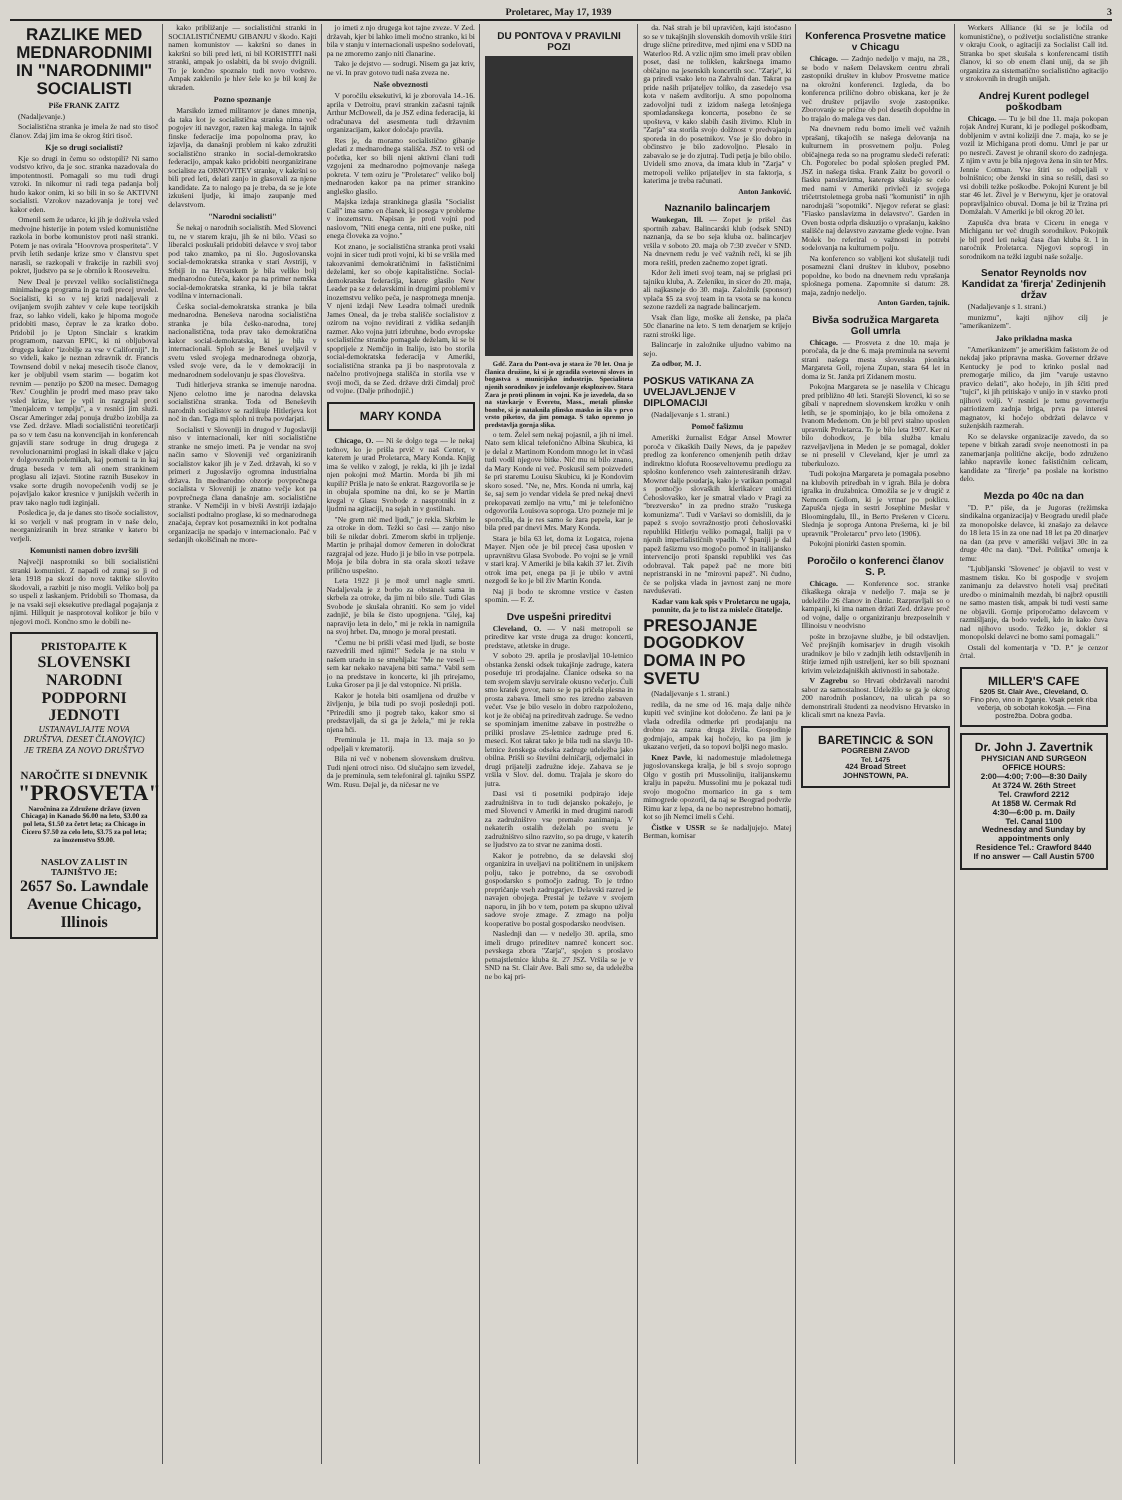Proletarec, May 17, 1939 3
RAZLIKE MED MEDNARODNIMI IN "NARODNIMI" SOCIALISTI
Piše FRANK ZAITZ
(Nadaljevanje.)
Socialistična stranka je imela že nad sto tisoč članov. Zdaj jim ima še okrog štiri tisoč.
Kje so drugi socialisti?
Kje so drugi in čemu so odstopili? Ni samo vodstvo krivo, da je soc. stranka nazadovala do impotentnosti. Pomagali so mu tudi drugi vzroki. In nikomur ni radi tega padanja bolj hudo kakor onim, ki so bili in so še AKTIVNI socialisti. Vzrokov nazadovanja je torej več kakor eden.
Omenil sem že udarce, ki jih je doživela vsled medvojne histerije in potem vsled komunistične razkola in borbe komunistov proti naši stranki. Potem je nas ovirala "Hoovrova prosperiteta". V prvih letih sedanje krize smo v članstvu spet narasli, se razkopali v frakcije in razbili svoj pokret, ljudstvo pa se je obrnilo k Rooseveltu.
New Deal je prevzel veliko socialističnega minimalnega programa in ga tudi precej uvedel. Socialisti, ki so v tej krizi nadaljevali z ovijanjem svojih zahtev v cele kupe teorijskih fraz, so lahko videli, kako je hipoma mogoče pridobiti maso, čeprav le za kratko dobo. Pridobil jo je Upton Sinclair s kratkim programom, nazvan EPIC, ki ni obljuboval drugega kakor "izobilje za vse v Californiji". In so videli, kako je neznan zdravnik dr. Francis Townsend dobil v nekaj mesecih tisoče članov, ker je obljubil vsem starim — bogatim kot revnim — penzijo po $200 na mesec. Demagog 'Rev.' Coughlin je prodrl med maso prav tako vsled krize, ker je vpil in razgrajal proti "menjalcem v templju", a v resnici jim služi. Oscar Ameringer zdaj ponuja družbo izobilja za vse Zed. države. Mladi socialistični teoretičarji pa so v tem času na konvencijah in konferencah gnjavili stare sodruge in drug drugega z revolucionarnimi proglasi in iskali dlake v jajcu v dolgoveznih polemikah, kaj pomeni ta in kaj druga beseda v tem ali onem strankinem proglasu ali izjavi. Stotine raznih Busekov in vsake sorte drugih novopečenih vodij se je pojavljalo kakor kresnice v junijskih večerih in prav tako naglo tudi izginjali.
Posledica je, da je danes sto tisoče socialistov, ki so verjeli v naš program in v naše delo, neorganiziranih in brez stranke v katero bi verjeli.
Komunisti namen dobro izvršili
Največji nasprotniki so bili socialistični stranki komunisti. Z napadi od zunaj so ji od leta 1918 pa skozi do nove taktike silovito škodovali, a razbiti je niso mogli. Veliko bolj pa so uspeli z laskanjem. Pridobili so Thomasa, da je na vsaki seji eksekutive predlagal pogajanja z njimi. Hillquit je nasprotoval kolikor je bilo v njegovi moči. Končno smo le dobili ne-
PRISTOPAJTE K
SLOVENSKI NARODNI PODPORNI JEDNOTI
USTANAVLJAJTE NOVA DRUŠTVA. DESET ČLANOV(IC) JE TREBA ZA NOVO DRUŠTVO
NAROČITE SI DNEVNIK
"PROSVETA"
Naročnina za Združene države (izven Chicaga) in Kanado $6.00 na leto, $3.00 za pol leta, $1.50 za četrt leta; za Chicago in Cicero $7.50 za celo leto, $3.75 za pol leta; za inozemstvo $9.00.
NASLOV ZA LIST IN TAJNIŠTVO JE:
2657 So. Lawndale Avenue Chicago, Illinois
kako približanje — socialistični stranki in SOCIALISTIČNEMU GIBANJU v škodo. Kajti namen komunistov — kakršni so danes in kakršni so bili pred leti, ni bil KORISTITI naši stranki, ampak jo oslabiti, da bi svojo dvignili. To je končno spoznalo tudi novo vodstvo. Ampak zaklenilo je hlev šele ko je bil konj že ukraden.
Pozno spoznanje
Marsikdo izmed militantov je danes mnenja, da taka kot je socialistična stranka nima več pogojev iti navzgor, razen kaj malega. In tajnik finske federacije ima popolnoma prav, ko izjavlja, da današnji problem ni kako združiti socialistično stranko in social-demokratsko federacijo, ampak kako pridobiti neorganizirane socialiste za OBNOVITEV stranke, v kakršni so bili pred leti, delati zanjo in glasovali za njene kandidate. Za to nalogo pa je treba, da se je lote izkušeni ljudje, ki imajo zaupanje med delavstvom.
"Narodni socialisti"
Še nekaj o narodnih socialistih. Med Slovenci tu, ne v starem kraju, jih še ni bilo. Včasi so liberalci poskušali pridobiti delavce v svoj tabor pod tako znamko, pa ni šlo. Jugoslovanska social-demokratska stranka v stari Avstriji, v Srbiji in na Hrvatskem je bila veliko bolj mednarodno čuteča, kakor pa na primer nemška social-demokratska stranka, ki je bila takrat vodilna v internacionali.
Češka social-demokratska stranka je bila mednarodna. Beneševa narodna socialistična stranka je bila češko-narodna, torej nacionalistična, toda prav tako demokratična kakor social-demokratska, ki je bila v internacionali. Sploh se je Beneš uveljavil v svetu vsled svojega mednarodnega obzorja, vsled svoje vere, da le v demokraciji in mednarodnem sodelovanju je spas človeštva.
Tudi hitlerjeva stranka se imenuje narodna. Njeno celotno ime je narodna delavska socialistična stranka. Toda od Beneševih narodnih socialistov se razlikuje Hitlerjeva kot noč in dan. Tega mi sploh ni treba povdarjati.
Socialisti v Sloveniji in drugod v Jugoslaviji niso v internacionali, ker niti socialistične stranke ne smejo imeti. Pa je vendar na svoj način samo v Sloveniji več organiziranih socialistov kakor jih je v Zed. državah, ki so v primeri z Jugoslavijo ogromna industrialna država. In mednarodno obzorje povprečnega socialista v Sloveniji je znatno večje kot pa povprečnega člana današnje am. socialistične stranke. V Nemčiji in v bivši Avstriji izdajajo socialisti podtalno proglase, ki so mednarodnega značaja, čeprav kot posamezniki in kot podtalna organizacija ne spadajo v internacionalo. Pač v sedanjih okolščinah ne more-
jo imeti z njo drugega kot tajne zveze. V Zed. državah, kjer bi lahko imeli močno stranko, ki bi bila v stanju v internacionali uspešno sodelovati, pa ne zmoremo zanjo niti članarine.
Tako je dejstvo — sodrugi. Nisem ga jaz kriv, ne vi. In prav gotovo tudi naša zveza ne.
Naše obveznosti
V poročilu eksekutivi, ki je zborovala 14.-16. aprila v Detroitu, pravi strankin začasni tajnik Arthur McDowell, da je JSZ edina federacija, ki odračunava del asesmenta tudi državnim organizacijam, kakor določajo pravila.
Res je, da moramo socialistično gibanje gledati z mednarodnega stališča. JSZ to vrši od početka, ker so bili njeni aktivni člani tudi vzgojeni za mednarodno pojmovanje našega pokreta. V tem oziru je "Proletarec" veliko bolj mednaroden kakor pa na primer strankino angleško glasilo.
Majska izdaja strankinega glasila "Socialist Call" ima samo en članek, ki posega v probleme v inozemstvu. Napisan je proti vojni pod naslovom, "Niti enega centa, niti ene puške, niti enega človeka za vojno."
Kot znano, je socialistična stranka proti vsaki vojni in sicer tudi proti vojni, ki bi se vršila med takozvanimi demokratičnimi in fašističnimi deželami, ker so oboje kapitalistične. Social-demokratska federacija, katere glasilo New Leader pa se z delavskimi in drugimi problemi v inozemstvu veliko peča, je nasprotnega mnenja. V njeni izdaji New Leadra tolmači urednik James Oneal, da je treba stališče socialistov z ozirom na vojno revidirati z vidika sedanjih razmer. Ako vojna jutri izbruhne, bodo evropske socialistične stranke pomagale deželam, ki se bi spoprijele z Nemčijo in Italijo, isto bo storila social-demokratska federacija v Ameriki, socialistična stranka pa ji bo nasprotovala z načelno protivojnega stališča in storila vse v svoji moči, da se Zed. države drži čimdalj proč od vojne. (Dalje prihodnjič.)
MARY KONDA
Chicago, O. — Ni še dolgo tega — le nekaj tednov, ko je prišla prvič v naš Center, v katerem je urad Proletarca, Mary Konda. Knjig ima še veliko v zalogi, je rekla, ki jih je izdal njen pokojni mož Martin. Morda bi jih mi kupili? Prišla je nato še enkrat. Razgovorila se je in obujala spomine na dni, ko se je Martin kregal v Glasu Svobode z nasprotniki in z ljudmi na agitaciji, na sejah in v gostilnah.
"Ne grem nič med ljudi," je rekla. Skrbim le za otroke in dom. Težki so časi — zanjo niso bili še nikdar dobri. Zmerom skrbi in trpljenje. Martin je prihajal domov čemeren in določkrat razgrajal od jeze. Hudo ji je bilo in vse potrpela. Moja je bila dobra in sta orala skozi težave prilično uspešno.
Leta 1922 ji je mož umrl nagle smrti. Nadaljevala je z borbo za obstanek sama in skrbela za otroke, da jim ni bilo sile. Tudi Glas Svobode je skušala ohraniti. Ko sem jo videl zadnjič, je bila še čisto upognjena. "Glej, kaj napravijo leta in delo," mi je rekla in namignila na svoj hrbet. Da, mnogo je moral prestati.
"Čemu ne bi prišli včasi med ljudi, se boste razvedrili med njimi!" Sedela je na stolu v našem uradu in se smehljala: "Me ne veseli — sem kar nekako navajena biti sama." Vabil sem jo na predstave in koncerte, ki jih prirejamo, Luka Groser pa ji je dal vstopnice. Ni prišla.
Kakor je hotela biti osamljena od družbe v življenju, je bila tudi po svoji poslednji poti. "Priredili smo ji pogreb tako, kakor smo si predstavljali, da si ga je želela," mi je rekla njena hči.
Preminula je 11. maja in 13. maja so jo odpeljali v krematorij.
Bila ni več v nobenem slovenskem društvu. Tudi njeni otroci niso. Od slučajno sem izvedel, da je preminula, sem telefoniral gl. tajniku SSPZ Wm. Rusu. Dejal je, da ničesar ne ve
DU PONTOVA V PRAVILNI POZI
Gdč. Zara du Pont-ova je stara že 70 let. Ona je članica družine, ki si je zgradila svetovni sloves in bogastva s municijsko industrijo. Specialiteta njenih sorodnikov je izdelovanje eksplozivov. Stara Zara je proti plinom in vojni. Ko je izvedela, da so na stavkarje v Everetu, Mass., metali plinske bombe, si je nataknila plinsko masko in šla v prvo vrsto piketov, da jim pomaga. S tako opremo jo predstavlja gornja slika.
o tem. Želel sem nekaj pojasnil, a jih ni imel. Nato sem klical telefonično Albina Skubica, ki je delal z Martinom Kondom mnogo let in včasi tudi vodil njegove bitke. Nič mu ni bilo znano, da Mary Konde ni več. Poskusil sem poizvedeti še pri staremu Louisu Skubicu, ki je Kondovim skoro sosed. "Ne, ne, Mrs. Konda ni umrla, kaj še, saj sem jo vendar videla še pred nekaj dnevi prekopavati zemljo na vrtu," mi je telefonično odgovorila Louisova soproga. Uro pozneje mi je sporočila, da je res samo še žara pepela, kar je bila pred par dnevi Mrs. Mary Konda.
Stara je bila 63 let, doma iz Logatca, rojena Mayer. Njen oče je bil precej časa uposlen v upravništvu Glasa Svobode. Po vojni se je vrnil v stari kraj. V Ameriki je bila kakih 37 let. Živih otrok ima pet, enega pa ji je ubilo v avtni nezgodi še ko je bil živ Martin Konda.
Naj ji bodo te skromne vrstice v časten spomin. — F. Z.
Dve uspešni prireditvi
Cleveland, O. — V naši metropoli se prireditve kar vrste druga za drugo: koncerti, predstave, atletske in druge.
V soboto 29. aprila je proslavljal 10-letnico obstanka ženski odsek tukajšnje zadruge, katera poseduje tri prodajalne. Članice odseka so na tem svojem slavju servirale okusno večerjo. Čuli smo kratek govor, nato se je pa pričela plesna in prosta zabava. Imeli smo res izredno zabaven večer. Vse je bilo veselo in dobro razpoloženo, kot je že običaj na prireditvah zadruge. Še vedno se spominjam imenitne zabave in postrežbe o priliki proslave 25-letnice zadruge pred 6. meseci. Kot takrat tako je bila tudi na slavju 10-letnice ženskega odseka zadruge udeležba jako obilna. Prišli so številni delničarji, odjemalci in drugi prijatelji zadružne ideje. Zabava se je vršila v Slov. del. domu. Trajala je skoro do jutra.
Dasi vsi ti posetniki podpirajo ideje zadružništva in to tudi dejansko pokažejo, je med Slovenci v Ameriki in med drugimi narodi za zadružništvo vse premalo zanimanja. V nekaterih ostalih deželah po svetu je zadružništvo silno razvito, so pa druge, v katerih se ljudstvo za to stvar ne zanima dosti.
Kakor je potrebno, da se delavski sloj organizira in uveljavi na političnem in unijskem polju, tako je potrebno, da se osvobodi gospodarsko s pomočjo zadrug. To je trdno prepričanje vseh zadrugarjev. Delavski razred je navajen obojega. Prestal je težave v svojem naporu, in jih bo v tem, potem pa skupno užival sadove svoje zmage. Z zmago na polju kooperative bo postal gospodarsko neodvisen.
Naslednji dan — v nedeljo 30. aprila, smo imeli drugo prireditev namreč koncert soc. pevskega zbora "Zarja", spojen s proslavo petnajstletnice kluba št. 27 JSZ. Vršila se je v SND na St. Clair Ave. Bali smo se, da udeležba ne bo kaj pri-
da. Naš strah je bil upravičen, kajti istočasno so se v tukajšnjih slovenskih domovih vršile štiri druge slične prireditve, med njimi ena v SDD na Waterloo Rd. A vzlic njim smo imeli prav obilen poset, dasi ne tolikšen, kakršnega imamo običajno na jesenskih koncertih soc. "Zarje", ki ga priredi vsako leto na Zahvalni dan. Takrat pa pride naših prijateljev toliko, da zasedejo vsa kota v našem avditoriju. A smo popolnoma zadovoljni tudi z izidom našega letošnjega spomladanskega koncerta, posebno če se upošteva, v kako slabih časih živimo. Klub in "Zarja" sta storila svojo dolžnost v predvajanju sporeda in do posetnikov. Vse je šlo dobro in občinstvo je bilo zadovoljno. Plesalo in zabavalo se je do zjutraj. Tudi petja je bilo obilo. Uvideli smo znova, da imata klub in "Zarja" v metropoli veliko prijateljev in sta faktorja, s katerima je treba računati.
Anton Janković.
Naznanilo balincarjem
Waukegan, Ill. — Zopet je prišel čas sportnih zabav. Balincarski klub (odsek SND) naznanja, da se bo seja kluba oz. balincarjev vršila v soboto 20. maja ob 7:30 zvečer v SND. Na dnevnem redu je več važnih reči, ki se jih mora rešiti, preden začnemo zopet igrati.
Kdor želi imeti svoj team, naj se priglasi pri tajniku kluba, A. Zeleniku, in sicer do 20. maja, ali najkasneje do 30. maja. Založnik (sponsor) vplača $5 za svoj team in ta vsota se na koncu sezone razdeli za nagrade balincarjem.
Vsak član lige, moške ali ženske, pa plača 50c članarine na leto. S tem denarjem se krijejo razni stroški lige.
Balincarje in založnike uljudno vabimo na sejo.
Za odbor, M. J.
POSKUS VATIKANA ZA UVELJAVLJENJE V DIPLOMACIJI
(Nadaljevanje s 1. strani.)
Pomoč fašizmu
Ameriški žurnalist Edgar Ansel Mowrer poroča v čikaških Daily News, da je papežev predlog za konferenco omenjenih petih držav indirektno klofuta Rooseveltovemu predlogu za splošno konferenco vseh zainteresiranih držav. Mowrer dalje poudarja, kako je vatikan pomagal s pomočjo slovaških klerikalcev uničiti Čehoslovaško, ker je smatral vlado v Pragi za "brezversko" in za predno stražo "ruskega komunizma". Tudi v Varšavi so domislili, da je papež s svojo sovražnostjo proti čehoslovaški republiki Hitlerju veliko pomagal, Italiji pa v njenih imperialističnih vpadih. V Španiji je dal papež fašizmu vso mogočo pomoč in italijansko intervencijo proti španski republiki ves čas odobraval. Tak papež pač ne more biti nepristranski in ne "mirovni papež". Ni čudno, če se poljska vlada in javnost zanj ne more navduševati.
Kadar vam kak spis v Proletarcu ne ugaja, pomnite, da je to list za misleče čitatelje.
PRESOJANJE DOGODKOV DOMA IN PO SVETU
(Nadaljevanje s 1. strani.)
redila, da ne sme od 16. maja dalje nihče kupiti več svinjine kot določeno. Že lani pa je vlada odredila odmerke pri prodajanju na drobno za razna druga živila. Gospodinje godrnjajo, ampak kaj hočejo, ko pa jim je ukazano verjeti, da so topovi boljši nego maslo.
Knez Pavle, ki nadomestuje mladoletnega jugoslovanskega kralja, je bil s svojo soprogo Olgo v gostih pri Mussoliniju, italijanskemu kralju in papežu. Mussolini mu je pokazal tudi svojo mogočno mornarico in ga s tem mimogrede opozoril, da naj se Beograd podvrže Rimu kar z lepa, da ne bo neprestrebno homatij, kot so jih Nemci imeli s Čehi.
Čistke v USSR se še nadaljujejo. Matej Berman, komisar
Konferenca Prosvetne matice v Chicagu
Chicago. — Zadnjo nedeljo v maju, na 28., se bodo v našem Delavskem centru zbrali zastopniki društev in klubov Prosvetne matice na okrožni konferenci. Izgleda, da bo konferenca prilično dobro obiskana, ker je že več društev prijavilo svoje zastopnike. Zborovanje se prične ob pol desetih dopoldne in bo trajalo do malega ves dan.
Na dnevnem redu bomo imeli več važnih vprašanj, tikajočih se našega delovanja na kulturnem in prosvetnem polju. Poleg običajnega reda so na programu sledeči referati: Ch. Pogorelec bo podal splošen pregled PM. JSZ in našega tiska. Frank Zaitz bo govoril o fiasku panslavizma, katerega skušajo se celo med nami v Ameriki privleči iz svojega tričetrtstoletnega groba naši "komunisti" in njih narodnjaši "sopotniki". Njegov referat se glasi: "Fiasko panslavizma in delavstvo". Garden in Oven bosta odprla diskuzijo o vprašanju, kakšno stališče naj delavstvo zavzame glede vojne. Ivan Molek bo referiral o važnosti in potrebi sodelovanja na kulturnem polju.
Na konferenco so vabljeni kot slušatelji tudi posamezni člani društev in klubov, posebno popoldne, ko bodo na dnevnem redu vprašanja splošnega pomena. Zapomnite si datum: 28. maja, zadnjo nedeljo.
Anton Garden, tajnik.
Bivša sodružica Margareta Goll umrla
Chicago. — Prosveta z dne 10. maja je poročala, da je dne 6. maja preminula na severni strani našega mesta slovenska pionirka Margareta Goll, rojena Zupan, stara 64 let in doma iz St. Janža pri Zidanem mostu.
Pokojna Margareta se je naselila v Chicagu pred približno 40 leti. Starejši Slovenci, ki so se gibali v naprednem slovenskem krožku v onih letih, se je spominjajo, ko je bila omožena z Ivanom Medenom. On je bil prvi stalno uposlen upravnik Proletarca. To je bilo leta 1907. Ker ni bilo dohodkov, je bila služba kmalu razveljavljena in Meden je se pomagal, dokler se ni preselil v Cleveland, kjer je umrl za tuberkulozo.
Tudi pokojna Margareta je pomagala posebno na klubovih priredbah in v igrah. Bila je dobra igralka in družabnica. Omožila se je v drugič z Nemcem Gollom, ki je vrtnar po poklicu. Zapušča njega in sestri Josephine Meslar v Bloomingdalu, Ill., in Berto Prešeren v Ciceru. Slednja je soproga Antona Prešerna, ki je bil upravnik "Proletarcu" prvo leto (1906).
Pokojni pionirki časten spomin.
Poročilo o konferenci članov S. P.
Chicago. — Konference soc. stranke čikaškega okraja v nedeljo 7. maja se je udeležilo 26 članov in članic. Razpravljali so o kampanji, ki ima namen držati Zed. države proč od vojne, dalje o organiziranju brezposelnih v Illinoisu v neodvisno
pošte in brzojavne službe, je bil odstavljen. Več prejšnjih komisarjev in drugih visokih uradnikov je bilo v zadnjih letih odstavljenih in štirje izmed njih ustreljeni, ker so bili spoznani krivim veleizdajniških aktivnosti in sabotaže.
V Zagrebu so Hrvati obdržavali narodni sabor za samostalnost. Udeležilo se ga je okrog 200 narodnih poslancev, na ulicah pa so demonstrirali študenti za neodvisno Hrvatsko in klicali smrt na kneza Pavla.
BARETINCIC & SON
POGREBNI ZAVOD
Tel. 1475
424 Broad Street
JOHNSTOWN, PA.
Workers Alliance (ki se je ločila od komunistične), o poživetju socialistične stranke v okraju Cook, o agitaciji za Socialist Call itd. Stranka bo spet skušala s konferencami tistih članov, ki so ob enem člani unij, da se jih organizira za sistematično socialistično agitacijo v strokovnih in drugih unijah.
Andrej Kurent podlegel poškodbam
Chicago. — Tu je bil dne 11. maja pokopan rojak Andrej Kurant, ki je podlegel poškodbam, dobljenim v avtni koliziji dne 7. maja, ko se je vozil iz Michigana proti domu. Umrl je par ur po nesreči. Zavest je ohranil skoro do zadnjega. Z njim v avtu je bila njegova žena in sin ter Mrs. Jennie Cotman. Vse štiri so odpeljali v bolnišnico; obe ženski in sina so rešili, dasi so vsi dobili težke poškodbe. Pokojni Kurent je bil star 46 let. Živel je v Berwynu, kjer je oratoval popravljalnico obuval. Doma je bil iz Trzina pri Domžalah. V Ameriki je bil okrog 20 let.
Zapušča dva brata v Ciceru in enega v Michiganu ter več drugih sorodnikov. Pokojnik je bil pred leti nekaj časa član kluba št. 1 in naročnik Proletarca. Njegovi soprogi in sorodnikom na težki izgubi naše sožalje.
Senator Reynolds nov Kandidat za 'firerja' Zedinjenih držav
(Nadaljevanje s 1. strani.)
munizmu", kajti njihov cilj je "amerikanizem".
Jako prikladna maska
"Amerikanizem" je ameriškim fašistom že od nekdaj jako pripravna maska. Governer države Kentucky je pod to krinko poslal nad premogarje milico, da jim "varuje ustavno pravico delati", ako hočejo, in jih ščiti pred "tujci", ki jih pritiskajo v unijo in v stavko proti njihovi volji. V resnici je temu governerju patriotizem zadnja briga, prva pa interesi magnatov, ki hočejo obdržati delavce v suženjskih razmerah.
Ko se delavske organizacije zavedo, da so tepene v bitkah zaradi svoje neenotnosti in pa zanemarjanja politične akcije, bodo združeno lahko napravile konec fašističnim celicam, kandidate za "firerje" pa poslale na koristno delo.
Mezda po 40c na dan
"D. P." piše, da je Jugoras (režimska sindikalna organizacija) v Beogradu uredil plače za monopolske delavce, ki znašajo za delavce do 18 leta 15 in za one nad 18 let pa 20 dinarjev na dan (za prve v ameriški veljavi 30c in za druge 40c na dan). "Del. Politika" omenja k temu:
"Ljubljanski 'Slovenec' je objavil to vest v mastnem tisku. Ko bi gospodje v svojem zanimanju za delavstvo hoteli vsaj prečitati uredbo o minimalnih mezdah, bi najbrž opustili ne samo masten tisk, ampak bi tudi vesti same ne objavili. Gornje priporočamo delavcem v razmišljanje, da bodo vedeli, kdo in kako čuva nad njihovo usodo. Težko je, dokler si monopolski delavci ne bomo sami pomagali."
Ostali del komentarja v "D. P." je cenzor črtal.
MILLER'S CAFE
5205 St. Clair Ave., Cleveland, O.
Fino pivo, vino in žganje. Vsak petek riba večerja, ob sobotah kokošja. — Fina postrežba. Dobra godba.
Dr. John J. Zavertnik
PHYSICIAN AND SURGEON
OFFICE HOURS:
2:00—4:00; 7:00—8:30 Daily
At 3724 W. 26th Street
Tel. Crawford 2212
At 1858 W. Cermak Rd
4:30—6:00 p. m. Daily
Tel. Canal 1100
Wednesday and Sunday by appointments only
Residence Tel.: Crawford 8440
If no answer — Call Austin 5700